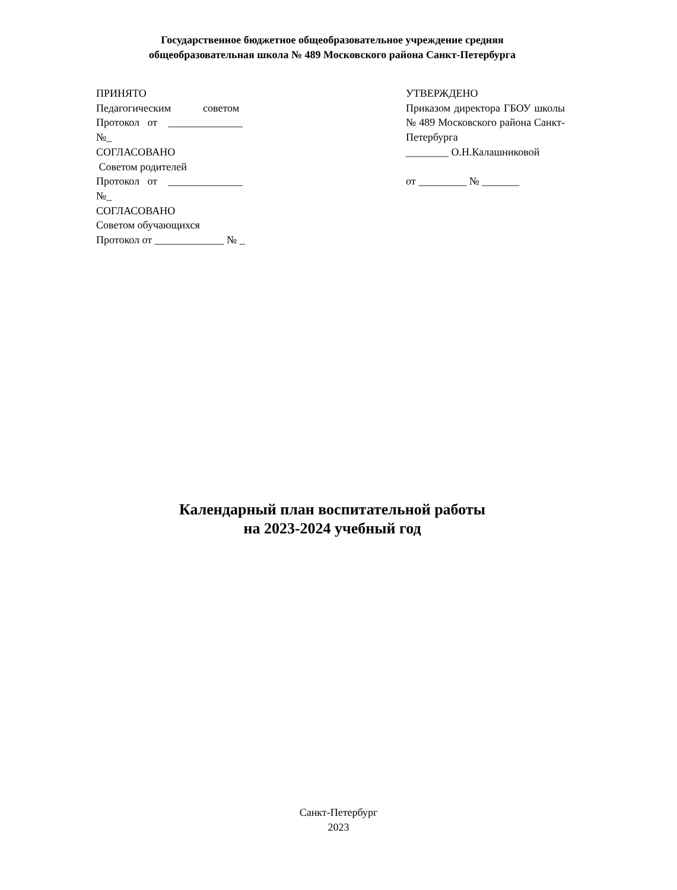Государственное бюджетное общеобразовательное учреждение средняя
общеобразовательная школа № 489 Московского района Санкт-Петербурга
ПРИНЯТО
Педагогическим советом
Протокол от ______________
№_
СОГЛАСОВАНО
Советом родителей
Протокол от ______________
№_
СОГЛАСОВАНО
Советом обучающихся
Протокол от _____________ № _
УТВЕРЖДЕНО
Приказом директора ГБОУ школы № 489 Московского района Санкт-Петербурга
________ О.Н.Калашниковой
от _________ № _______
Календарный план воспитательной работы
на 2023-2024 учебный год
Санкт-Петербург
2023